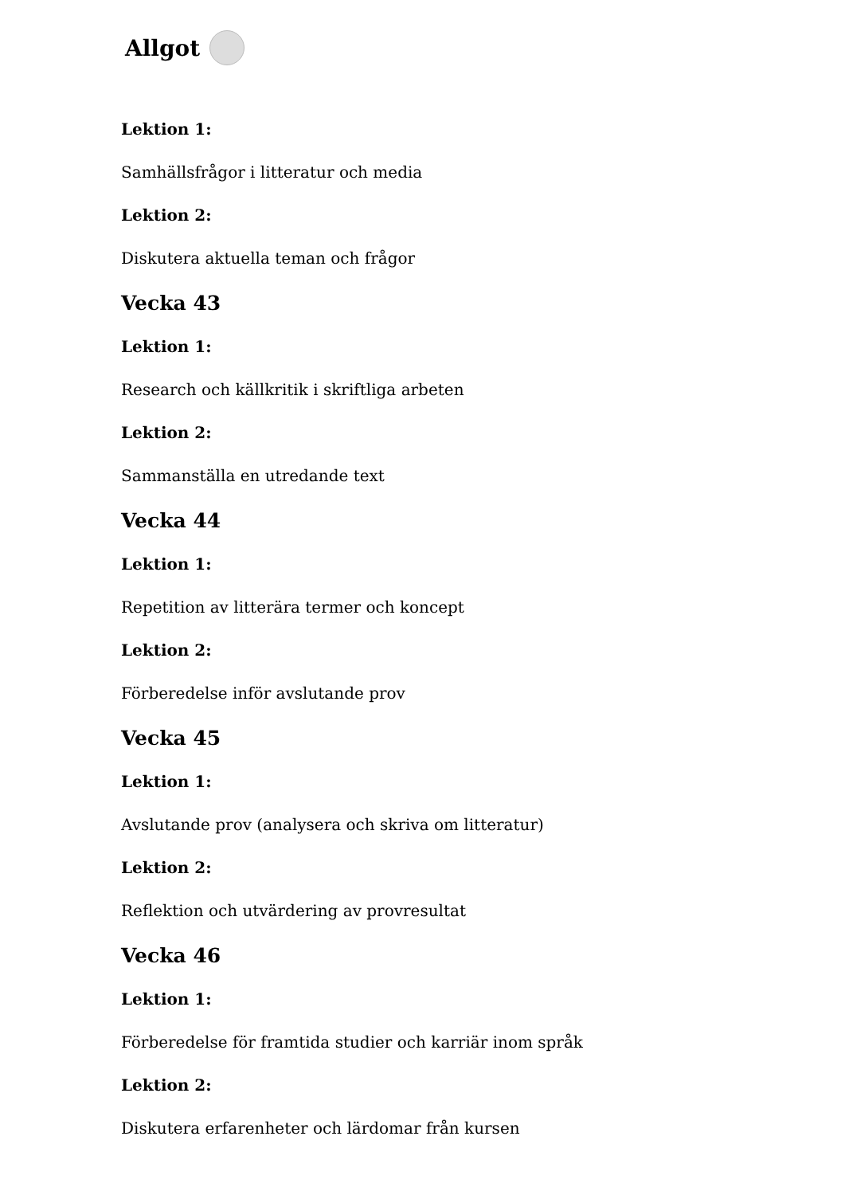Allgot
Lektion 1:
Samhällsfrågor i litteratur och media
Lektion 2:
Diskutera aktuella teman och frågor
Vecka 43
Lektion 1:
Research och källkritik i skriftliga arbeten
Lektion 2:
Sammanställa en utredande text
Vecka 44
Lektion 1:
Repetition av litterära termer och koncept
Lektion 2:
Förberedelse inför avslutande prov
Vecka 45
Lektion 1:
Avslutande prov (analysera och skriva om litteratur)
Lektion 2:
Reflektion och utvärdering av provresultat
Vecka 46
Lektion 1:
Förberedelse för framtida studier och karriär inom språk
Lektion 2:
Diskutera erfarenheter och lärdomar från kursen